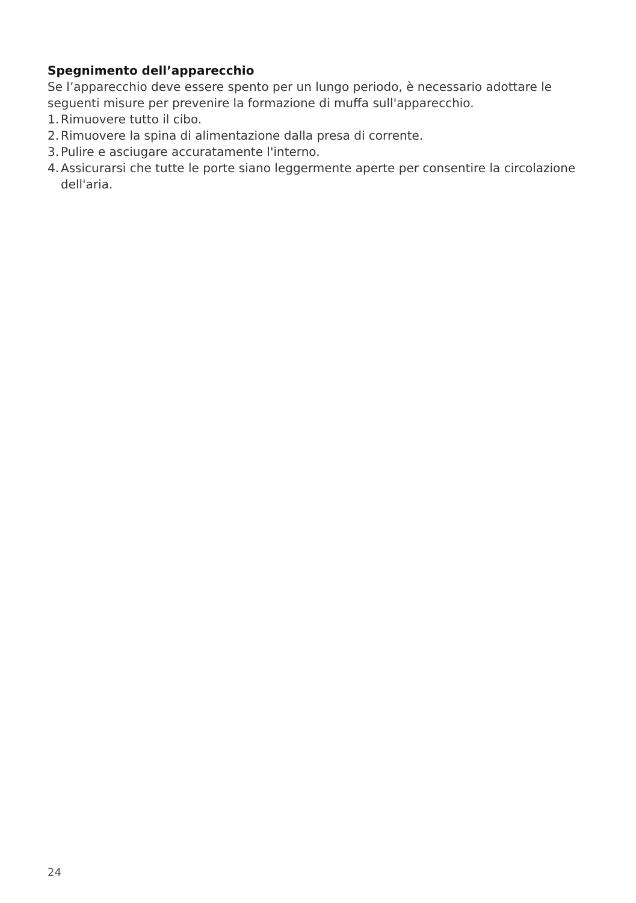Spegnimento dell’apparecchio
Se l’apparecchio deve essere spento per un lungo periodo, è necessario adottare le seguenti misure per prevenire la formazione di muffa sull'apparecchio.
1. Rimuovere tutto il cibo.
2. Rimuovere la spina di alimentazione dalla presa di corrente.
3. Pulire e asciugare accuratamente l'interno.
4. Assicurarsi che tutte le porte siano leggermente aperte per consentire la circolazione dell'aria.
24